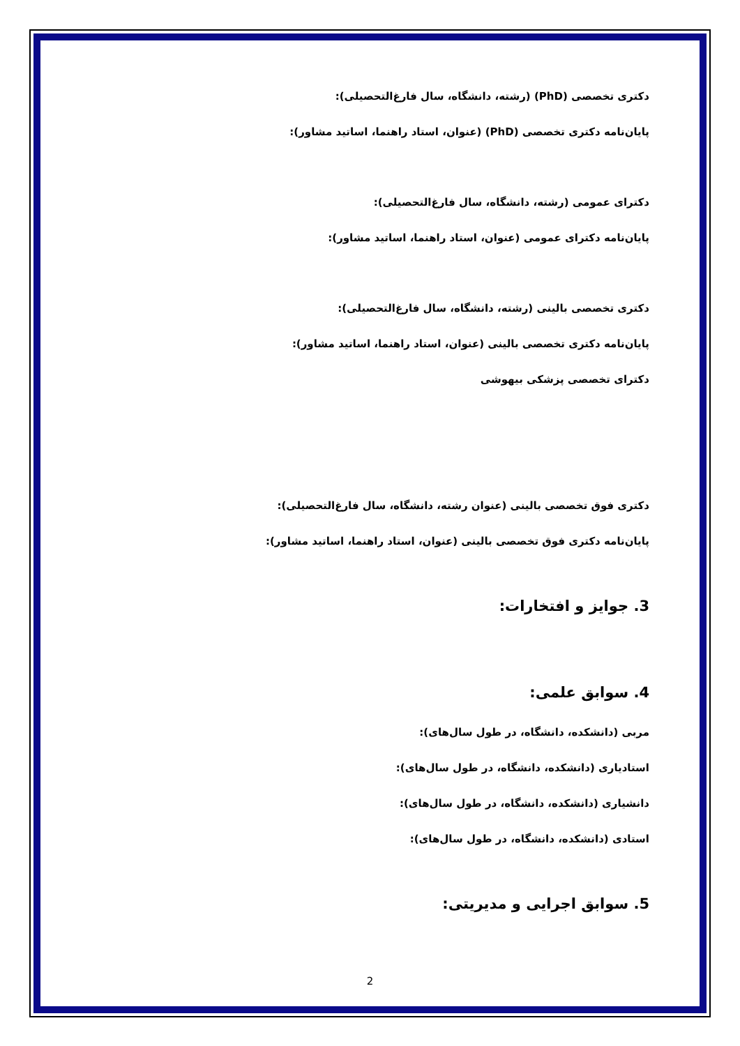دکتری تخصصی (PhD) (رشته، دانشگاه، سال فارغ‌التحصیلی):
پایان‌نامه دکتری تخصصی (PhD) (عنوان، استاد راهنما، اساتید مشاور):
دکترای عمومی (رشته، دانشگاه، سال فارغ‌التحصیلی):
پایان‌نامه دکترای عمومی (عنوان، استاد راهنما، اساتید مشاور):
دکتری تخصصی بالینی (رشته، دانشگاه، سال فارغ‌التحصیلی):
پایان‌نامه دکتری تخصصی بالینی (عنوان، استاد راهنما، اساتید مشاور):
دکترای تخصصی پزشکی بیهوشی
دکتری فوق تخصصی بالینی (عنوان رشته، دانشگاه، سال فارغ‌التحصیلی):
پایان‌نامه دکتری فوق تخصصی بالینی (عنوان، استاد راهنما، اساتید مشاور):
3. جوایز و افتخارات:
4. سوابق علمی:
مربی (دانشکده، دانشگاه، در طول سال‌های):
استادیاری (دانشکده، دانشگاه، در طول سال‌های):
دانشیاری (دانشکده، دانشگاه، در طول سال‌های):
استادی (دانشکده، دانشگاه، در طول سال‌های):
5. سوابق اجرایی و مدیریتی:
2